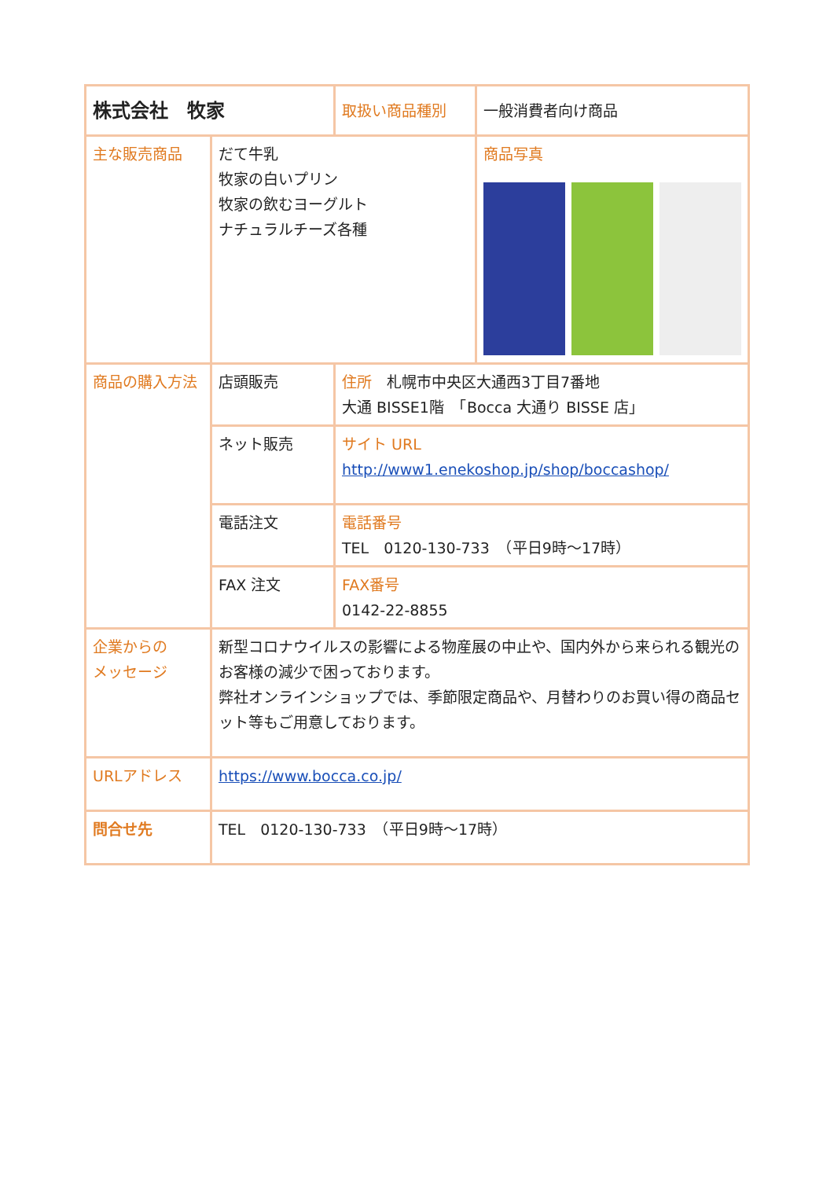| 株式会社 牧家 | | 取扱い商品種別 | 一般消費者向け商品 |
| 主な販売商品 | だて牛乳 牧家の白いプリン 牧家の飲むヨーグルト ナチュラルチーズ各種 | | 商品写真 |
| 商品の購入方法 | 店頭販売 | 住所 札幌市中央区大通西3丁目7番地 大通 BISSE1階 「Bocca 大通り BISSE 店」 | |
| | ネット販売 | サイト URL http://www1.enekoshop.jp/shop/boccashop/ | |
| | 電話注文 | 電話番号 TEL 0120-130-733 （平日9時～17時） | |
| | FAX 注文 | FAX番号 0142-22-8855 | |
| 企業からの メッセージ | 新型コロナウイルスの影響による物産展の中止や、国内外から来られる観光のお客様の減少で困っております。 弊社オンラインショップでは、季節限定商品や、月替わりのお買い得の商品セット等もご用意しております。 | | |
| URLアドレス | https://www.bocca.co.jp/ | | |
| 問合せ先 | TEL 0120-130-733 （平日9時～17時） | | |